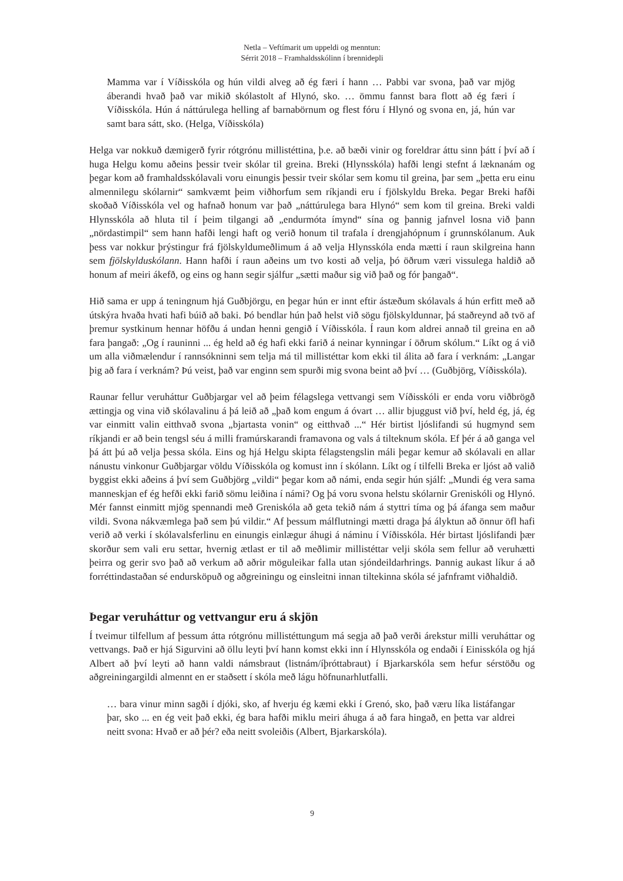Netla – Veftímarit um uppeldi og menntun:
Sérrit 2018 – Framhaldsskólinn í brennidepli
Mamma var í Víðisskóla og hún vildi alveg að ég færi í hann … Pabbi var svona, það var mjög áberandi hvað það var mikið skólastolt af Hlynó, sko. … ömmu fannst bara flott að ég færi í Víðisskóla. Hún á náttúrulega helling af barnabörnum og flest fóru í Hlynó og svona en, já, hún var samt bara sátt, sko. (Helga, Víðisskóla)
Helga var nokkuð dæmigerð fyrir rótgrónu millistéttina, þ.e. að bæði vinir og foreldrar áttu sinn þátt í því að í huga Helgu komu aðeins þessir tveir skólar til greina. Breki (Hlynsskóla) hafði lengi stefnt á læknanám og þegar kom að framhaldsskólavali voru einungis þessir tveir skólar sem komu til greina, þar sem „þetta eru einu almennilegu skólarnir“ samkvæmt þeim viðhorfum sem ríkjandi eru í fjölskyldu Breka. Þegar Breki hafði skoðað Víðisskóla vel og hafnað honum var það „náttúrulega bara Hlynó“ sem kom til greina. Breki valdi Hlynsskóla að hluta til í þeim tilgangi að „endurmóta ímynd“ sína og þannig jafnvel losna við þann „nördastimpil“ sem hann hafði lengi haft og verið honum til trafala í drengjahópnum í grunnskólanum. Auk þess var nokkur þrýstingur frá fjölskyldumeðlimum á að velja Hlynsskóla enda mætti í raun skilgreina hann sem fjölskylduskólann. Hann hafði í raun aðeins um tvo kosti að velja, þó öðrum væri vissulega haldið að honum af meiri ákefð, og eins og hann segir sjálfur „sætti maður sig við það og fór þangað“.
Hið sama er upp á teningnum hjá Guðbjörgu, en þegar hún er innt eftir ástæðum skólavals á hún erfitt með að útskýra hvaða hvati hafi búið að baki. Þó bendlar hún það helst við sögu fjölskyldunnar, þá staðreynd að tvö af þremur systkinum hennar höfðu á undan henni gengið í Víðisskóla. Í raun kom aldrei annað til greina en að fara þangað: „Og í rauninni ... ég held að ég hafi ekki farið á neinar kynningar í öðrum skólum.“ Líkt og á við um alla viðmælendur í rannsókninni sem telja má til millistéttar kom ekki til álita að fara í verknám: „Langar þig að fara í verknám? Þú veist, það var enginn sem spurði mig svona beint að því … (Guðbjörg, Víðisskóla).
Raunar fellur veruháttur Guðbjargar vel að þeim félagslega vettvangi sem Víðisskóli er enda voru viðbrögð ættingja og vina við skólavalinu á þá leið að „það kom engum á óvart … allir bjuggust við því, held ég, já, ég var einmitt valin eitthvað svona „bjartasta vonin“ og eitthvað ...“ Hér birtist ljóslifandi sú hugmynd sem ríkjandi er að bein tengsl séu á milli framúrskarandi framavona og vals á tilteknum skóla. Ef þér á að ganga vel þá átt þú að velja þessa skóla. Eins og hjá Helgu skipta félagstengslin máli þegar kemur að skólavali en allar nánustu vinkonur Guðbjargar völdu Víðisskóla og komust inn í skólann. Líkt og í tilfelli Breka er ljóst að valið byggist ekki aðeins á því sem Guðbjörg „vildi“ þegar kom að námi, enda segir hún sjálf: „Mundi ég vera sama manneskjan ef ég hefði ekki farið sömu leiðina í námi? Og þá voru svona helstu skólarnir Greniskóli og Hlynó. Mér fannst einmitt mjög spennandi með Greniskóla að geta tekið nám á styttri tíma og þá áfanga sem maður vildi. Svona nákvæmlega það sem þú vildir.“ Af þessum málflutningi mætti draga þá ályktun að önnur öfl hafi verið að verki í skólavalsferlinu en einungis einlægur áhugi á náminu í Víðisskóla. Hér birtast ljóslifandi þær skorður sem vali eru settar, hvernig ætlast er til að meðlimir millistéttar velji skóla sem fellur að veruhætti þeirra og gerir svo það að verkum að aðrir möguleikar falla utan sjóndeildarhrings. Þannig aukast líkur á að forréttindastaðan sé endursköpuð og aðgreiningu og einsleitni innan tiltekinna skóla sé jafnframt viðhaldið.
Þegar veruháttur og vettvangur eru á skjön
Í tveimur tilfellum af þessum átta rótgrónu millistéttungum má segja að það verði árekstur milli veruháttar og vettvangs. Það er hjá Sigurvini að öllu leyti því hann komst ekki inn í Hlynsskóla og endaði í Einisskóla og hjá Albert að því leyti að hann valdi námsbraut (listnám/íþróttabraut) í Bjarkarskóla sem hefur sérstöðu og aðgreiningargildi almennt en er staðsett í skóla með lágu höfnunarhlutfalli.
… bara vinur minn sagði í djóki, sko, af hverju ég kæmi ekki í Grenó, sko, það væru líka listáfangar þar, sko ... en ég veit það ekki, ég bara hafði miklu meiri áhuga á að fara hingað, en þetta var aldrei neitt svona: Hvað er að þér? eða neitt svoleiðis (Albert, Bjarkarskóla).
9